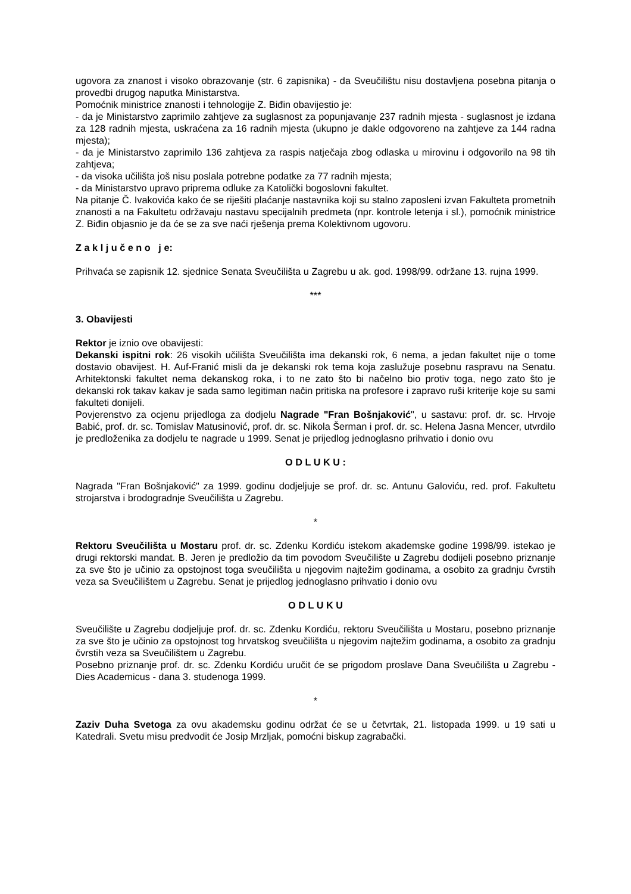ugovora za znanost i visoko obrazovanje (str. 6 zapisnika) - da Sveučilištu nisu dostavljena posebna pitanja o provedbi drugog naputka Ministarstva.
Pomoćnik ministrice znanosti i tehnologije Z. Biđin obavijestio je:
- da je Ministarstvo zaprimilo zahtjeve za suglasnost za popunjavanje 237 radnih mjesta - suglasnost je izdana za 128 radnih mjesta, uskraćena za 16 radnih mjesta (ukupno je dakle odgovoreno na zahtjeve za 144 radna mjesta);
- da je Ministarstvo zaprimilo 136 zahtjeva za raspis natječaja zbog odlaska u mirovinu i odgovorilo na 98 tih zahtjeva;
- da visoka učilišta još nisu poslala potrebne podatke za 77 radnih mjesta;
- da Ministarstvo upravo priprema odluke za Katolički bogoslovni fakultet.
Na pitanje Č. Ivakovića kako će se riješiti plaćanje nastavnika koji su stalno zaposleni izvan Fakulteta prometnih znanosti a na Fakultetu održavaju nastavu specijalnih predmeta (npr. kontrole letenja i sl.), pomoćnik ministrice Z. Biđin objasnio je da će se za sve naći rješenja prema Kolektivnom ugovoru.
Z a k l j u č e n o j e:
Prihvaća se zapisnik 12. sjednice Senata Sveučilišta u Zagrebu u ak. god. 1998/99. održane 13. rujna 1999.
***
3. Obavijesti
Rektor je iznio ove obavijesti:
Dekanski ispitni rok: 26 visokih učilišta Sveučilišta ima dekanski rok, 6 nema, a jedan fakultet nije o tome dostavio obavijest. H. Auf-Franić misli da je dekanski rok tema koja zaslužuje posebnu raspravu na Senatu. Arhitektonski fakultet nema dekanskog roka, i to ne zato što bi načelno bio protiv toga, nego zato što je dekanski rok takav kakav je sada samo legitiman način pritiska na profesore i zapravo ruši kriterije koje su sami fakulteti donijeli.
Povjerenstvo za ocjenu prijedloga za dodjelu Nagrade "Fran Bošnjaković", u sastavu: prof. dr. sc. Hrvoje Babić, prof. dr. sc. Tomislav Matusinović, prof. dr. sc. Nikola Šerman i prof. dr. sc. Helena Jasna Mencer, utvrdilo je predloženika za dodjelu te nagrade u 1999. Senat je prijedlog jednoglasno prihvatio i donio ovu
O D L U K U :
Nagrada "Fran Bošnjaković" za 1999. godinu dodjeljuje se prof. dr. sc. Antunu Galoviću, red. prof. Fakultetu strojarstva i brodogradnje Sveučilišta u Zagrebu.
*
Rektoru Sveučilišta u Mostaru prof. dr. sc. Zdenku Kordiću istekom akademske godine 1998/99. istekao je drugi rektorski mandat. B. Jeren je predložio da tim povodom Sveučilište u Zagrebu dodijeli posebno priznanje za sve što je učinio za opstojnost toga sveučilišta u njegovim najtežim godinama, a osobito za gradnju čvrstih veza sa Sveučilištem u Zagrebu. Senat je prijedlog jednoglasno prihvatio i donio ovu
O D L U K U
Sveučilište u Zagrebu dodjeljuje prof. dr. sc. Zdenku Kordiću, rektoru Sveučilišta u Mostaru, posebno priznanje za sve što je učinio za opstojnost tog hrvatskog sveučilišta u njegovim najtežim godinama, a osobito za gradnju čvrstih veza sa Sveučilištem u Zagrebu.
Posebno priznanje prof. dr. sc. Zdenku Kordiću uručit će se prigodom proslave Dana Sveučilišta u Zagrebu - Dies Academicus - dana 3. studenoga 1999.
*
Zaziv Duha Svetoga za ovu akademsku godinu održat će se u četvrtak, 21. listopada 1999. u 19 sati u Katedrali. Svetu misu predvodit će Josip Mrzljak, pomoćni biskup zagrabački.